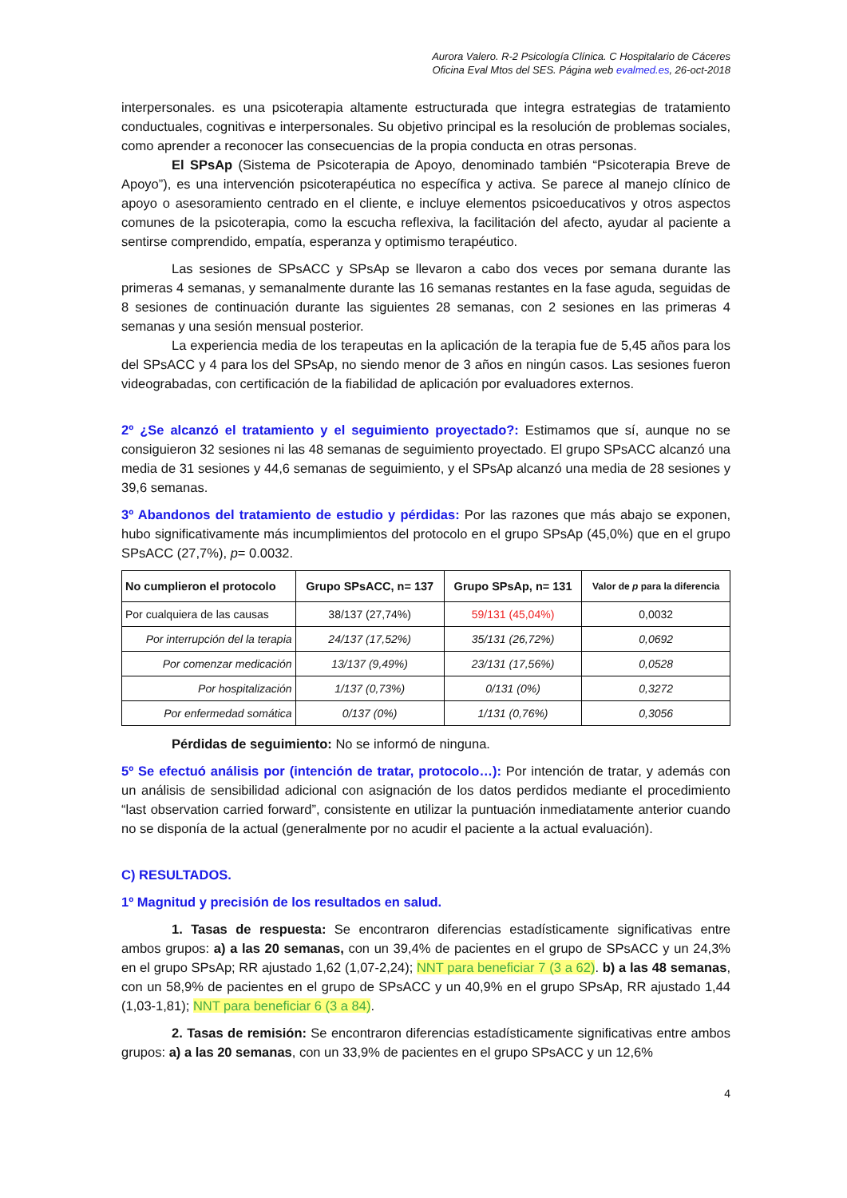Aurora Valero. R-2 Psicología Clínica. C Hospitalario de Cáceres
Oficina Eval Mtos del SES. Página web evalmed.es, 26-oct-2018
interpersonales. es una psicoterapia altamente estructurada que integra estrategias de tratamiento conductuales, cognitivas e interpersonales. Su objetivo principal es la resolución de problemas sociales, como aprender a reconocer las consecuencias de la propia conducta en otras personas.
El SPsAp (Sistema de Psicoterapia de Apoyo, denominado también “Psicoterapia Breve de Apoyo”), es una intervención psicoterapéutica no específica y activa. Se parece al manejo clínico de apoyo o asesoramiento centrado en el cliente, e incluye elementos psicoeducativos y otros aspectos comunes de la psicoterapia, como la escucha reflexiva, la facilitación del afecto, ayudar al paciente a sentirse comprendido, empatía, esperanza y optimismo terapéutico.
Las sesiones de SPsACC y SPsAp se llevaron a cabo dos veces por semana durante las primeras 4 semanas, y semanalmente durante las 16 semanas restantes en la fase aguda, seguidas de 8 sesiones de continuación durante las siguientes 28 semanas, con 2 sesiones en las primeras 4 semanas y una sesión mensual posterior.
La experiencia media de los terapeutas en la aplicación de la terapia fue de 5,45 años para los del SPsACC y 4 para los del SPsAp, no siendo menor de 3 años en ningún casos. Las sesiones fueron videograbadas, con certificación de la fiabilidad de aplicación por evaluadores externos.
2º ¿Se alcanzó el tratamiento y el seguimiento proyectado?: Estimamos que sí, aunque no se consiguieron 32 sesiones ni las 48 semanas de seguimiento proyectado. El grupo SPsACC alcanzó una media de 31 sesiones y 44,6 semanas de seguimiento, y el SPsAp alcanzó una media de 28 sesiones y 39,6 semanas.
3º Abandonos del tratamiento de estudio y pérdidas: Por las razones que más abajo se exponen, hubo significativamente más incumplimientos del protocolo en el grupo SPsAp (45,0%) que en el grupo SPsACC (27,7%), p= 0.0032.
| No cumplieron el protocolo | Grupo SPsACC, n= 137 | Grupo SPsAp, n= 131 | Valor de p para la diferencia |
| --- | --- | --- | --- |
| Por cualquiera de las causas | 38/137 (27,74%) | 59/131 (45,04%) | 0,0032 |
| Por interrupción del la terapia | 24/137 (17,52%) | 35/131 (26,72%) | 0,0692 |
| Por comenzar medicación | 13/137 (9,49%) | 23/131 (17,56%) | 0,0528 |
| Por hospitalización | 1/137 (0,73%) | 0/131 (0%) | 0,3272 |
| Por enfermedad somática | 0/137 (0%) | 1/131 (0,76%) | 0,3056 |
Pérdidas de seguimiento: No se informó de ninguna.
5º Se efectuó análisis por (intención de tratar, protocolo…): Por intención de tratar, y además con un análisis de sensibilidad adicional con asignación de los datos perdidos mediante el procedimiento “last observation carried forward”, consistente en utilizar la puntuación inmediatamente anterior cuando no se disponía de la actual (generalmente por no acudir el paciente a la actual evaluación).
C) RESULTADOS.
1º Magnitud y precisión de los resultados en salud.
1. Tasas de respuesta: Se encontraron diferencias estadísticamente significativas entre ambos grupos: a) a las 20 semanas, con un 39,4% de pacientes en el grupo de SPsACC y un 24,3% en el grupo SPsAp; RR ajustado 1,62 (1,07-2,24); NNT para beneficiar 7 (3 a 62). b) a las 48 semanas, con un 58,9% de pacientes en el grupo de SPsACC y un 40,9% en el grupo SPsAp, RR ajustado 1,44 (1,03-1,81); NNT para beneficiar 6 (3 a 84).
2. Tasas de remisión: Se encontraron diferencias estadísticamente significativas entre ambos grupos: a) a las 20 semanas, con un 33,9% de pacientes en el grupo SPsACC y un 12,6%
4